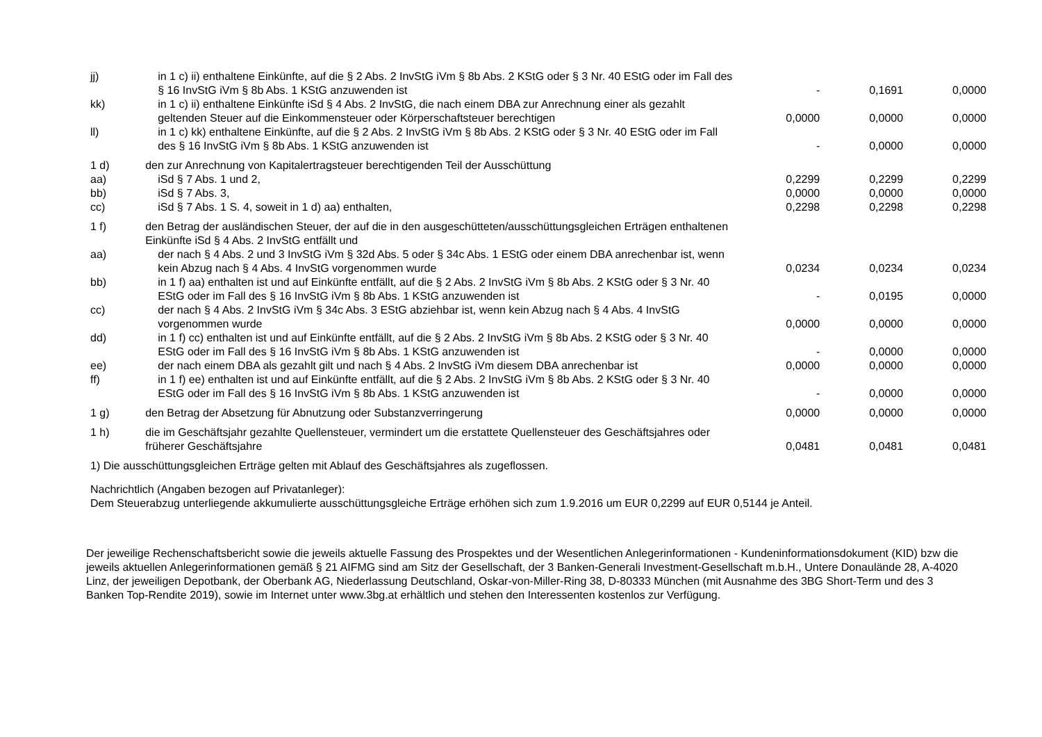| jj) | in 1 c) ii) enthaltene Einkünfte, auf die § 2 Abs. 2 InvStG iVm § 8b Abs. 2 KStG oder § 3 Nr. 40 EStG oder im Fall des § 16 InvStG iVm § 8b Abs. 1 KStG anzuwenden ist | - | 0,1691 | 0,0000 |
| kk) | in 1 c) ii) enthaltene Einkünfte iSd § 4 Abs. 2 InvStG, die nach einem DBA zur Anrechnung einer als gezahlt geltenden Steuer auf die Einkommensteuer oder Körperschaftsteuer berechtigen | 0,0000 | 0,0000 | 0,0000 |
| ll) | in 1 c) kk) enthaltene Einkünfte, auf die § 2 Abs. 2 InvStG iVm § 8b Abs. 2 KStG oder § 3 Nr. 40 EStG oder im Fall des § 16 InvStG iVm § 8b Abs. 1 KStG anzuwenden ist | - | 0,0000 | 0,0000 |
| 1 d) | den zur Anrechnung von Kapitalertragsteuer berechtigenden Teil der Ausschüttung | | | |
| aa) | iSd § 7 Abs. 1 und 2, | 0,2299 | 0,2299 | 0,2299 |
| bb) | iSd § 7 Abs. 3, | 0,0000 | 0,0000 | 0,0000 |
| cc) | iSd § 7 Abs. 1 S. 4, soweit in 1 d) aa) enthalten, | 0,2298 | 0,2298 | 0,2298 |
| 1 f) | den Betrag der ausländischen Steuer, der auf die in den ausgeschütteten/ausschüttungsgleichen Erträgen enthaltenen Einkünfte iSd § 4 Abs. 2 InvStG entfällt und | | | |
| aa) | der nach § 4 Abs. 2 und 3 InvStG iVm § 32d Abs. 5 oder § 34c Abs. 1 EStG oder einem DBA anrechenbar ist, wenn kein Abzug nach § 4 Abs. 4 InvStG vorgenommen wurde | 0,0234 | 0,0234 | 0,0234 |
| bb) | in 1 f) aa) enthalten ist und auf Einkünfte entfällt, auf die § 2 Abs. 2 InvStG iVm § 8b Abs. 2 KStG oder § 3 Nr. 40 EStG oder im Fall des § 16 InvStG iVm § 8b Abs. 1 KStG anzuwenden ist | - | 0,0195 | 0,0000 |
| cc) | der nach § 4 Abs. 2 InvStG iVm § 34c Abs. 3 EStG abziehbar ist, wenn kein Abzug nach § 4 Abs. 4 InvStG vorgenommen wurde | 0,0000 | 0,0000 | 0,0000 |
| dd) | in 1 f) cc) enthalten ist und auf Einkünfte entfällt, auf die § 2 Abs. 2 InvStG iVm § 8b Abs. 2 KStG oder § 3 Nr. 40 EStG oder im Fall des § 16 InvStG iVm § 8b Abs. 1 KStG anzuwenden ist | - | 0,0000 | 0,0000 |
| ee) | der nach einem DBA als gezahlt gilt und nach § 4 Abs. 2 InvStG iVm diesem DBA anrechenbar ist | 0,0000 | 0,0000 | 0,0000 |
| ff) | in 1 f) ee) enthalten ist und auf Einkünfte entfällt, auf die § 2 Abs. 2 InvStG iVm § 8b Abs. 2 KStG oder § 3 Nr. 40 EStG oder im Fall des § 16 InvStG iVm § 8b Abs. 1 KStG anzuwenden ist | - | 0,0000 | 0,0000 |
| 1 g) | den Betrag der Absetzung für Abnutzung oder Substanzverringerung | 0,0000 | 0,0000 | 0,0000 |
| 1 h) | die im Geschäftsjahr gezahlte Quellensteuer, vermindert um die erstattete Quellensteuer des Geschäftsjahres oder früherer Geschäftsjahre | 0,0481 | 0,0481 | 0,0481 |
1) Die ausschüttungsgleichen Erträge gelten mit Ablauf des Geschäftsjahres als zugeflossen.
Nachrichtlich (Angaben bezogen auf Privatanleger):
Dem Steuerabzug unterliegende akkumulierte ausschüttungsgleiche Erträge erhöhen sich zum 1.9.2016 um EUR 0,2299 auf EUR 0,5144 je Anteil.
Der jeweilige Rechenschaftsbericht sowie die jeweils aktuelle Fassung des Prospektes und der Wesentlichen Anlegerinformationen - Kundeninformationsdokument (KID) bzw die jeweils aktuellen Anlegerinformationen gemäß § 21 AIFMG sind am Sitz der Gesellschaft, der 3 Banken-Generali Investment-Gesellschaft m.b.H., Untere Donaulände 28, A-4020 Linz, der jeweiligen Depotbank, der Oberbank AG, Niederlassung Deutschland, Oskar-von-Miller-Ring 38, D-80333 München (mit Ausnahme des 3BG Short-Term und des 3 Banken Top-Rendite 2019), sowie im Internet unter www.3bg.at erhältlich und stehen den Interessenten kostenlos zur Verfügung.